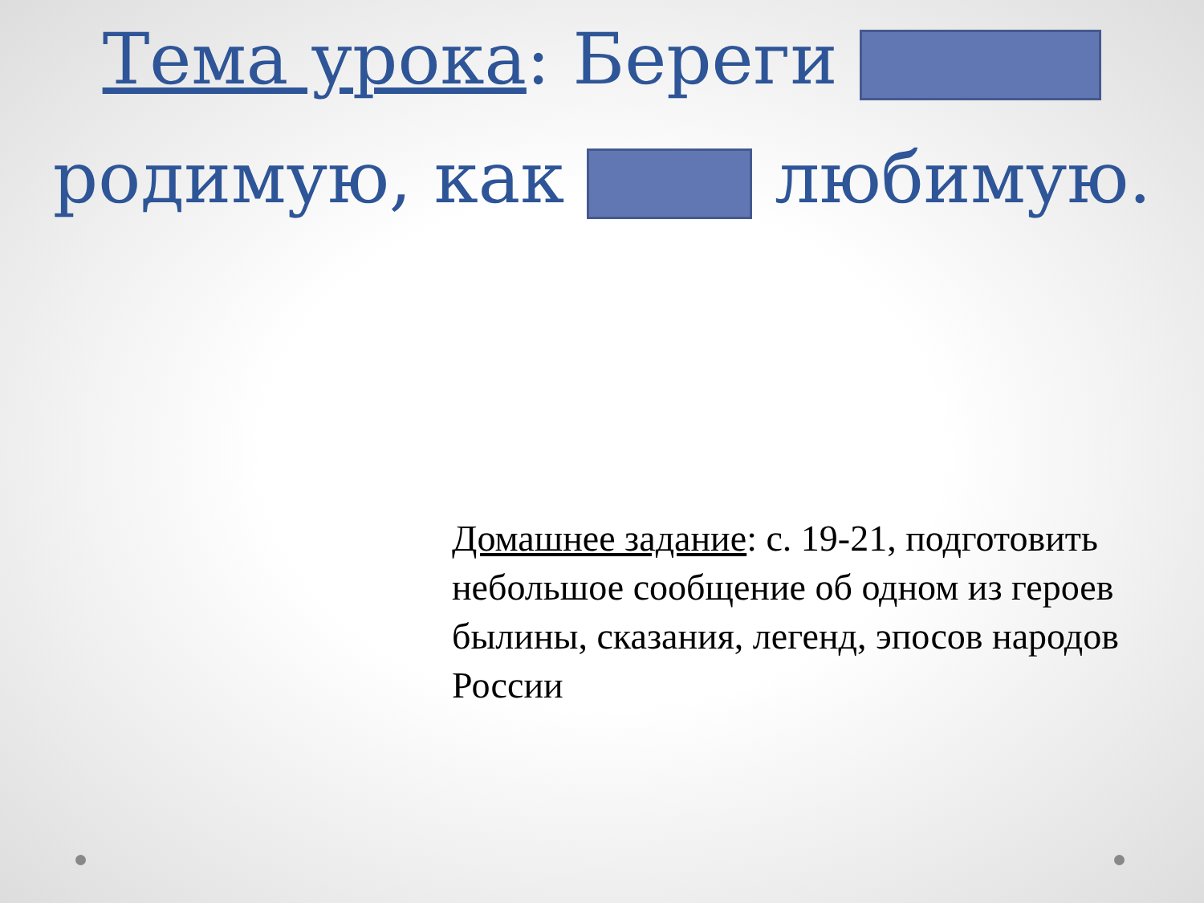Тема урока: Береги
родимую, как любимую.
Домашнее задание: с. 19-21, подготовить небольшое сообщение об одном из героев былины, сказания, легенд, эпосов народов России